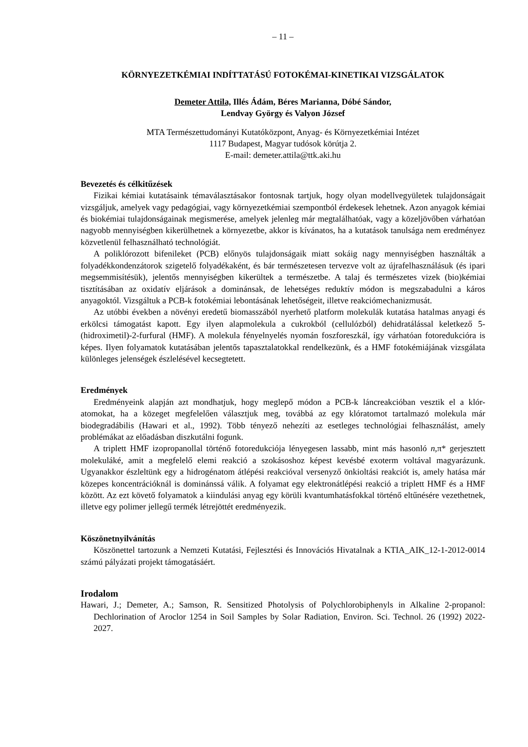– 11 –
KÖRNYEZETKÉMIAI INDÍTTATÁSÚ FOTOKÉMAI-KINETIKAI VIZSGÁLATOK
Demeter Attila, Illés Ádám, Béres Marianna, Dóbé Sándor,
Lendvay György és Valyon József
MTA Természettudományi Kutatóközpont, Anyag- és Környezetkémiai Intézet
1117 Budapest, Magyar tudósok körútja 2.
E-mail: demeter.attila@ttk.aki.hu
Bevezetés és célkitűzések
Fizikai kémiai kutatásaink témaválasztásakor fontosnak tartjuk, hogy olyan modellvegyületek tulajdonságait vizsgáljuk, amelyek vagy pedagógiai, vagy környezetkémiai szempontból érdekesek lehetnek. Azon anyagok kémiai és biokémiai tulajdonságainak megismerése, amelyek jelenleg már megtalálhatóak, vagy a közeljövőben várhatóan nagyobb mennyiségben kikerülhetnek a környezetbe, akkor is kívánatos, ha a kutatások tanulsága nem eredményez közvetlenül felhasználható technológiát.
A poliklórozott bifenileket (PCB) előnyös tulajdonságaik miatt sokáig nagy mennyiségben használták a folyadékkondenzátorok szigetelő folyadékaként, és bár természetesen tervezve volt az újrafelhasználásuk (és ipari megsemmisítésük), jelentős mennyiségben kikerültek a természetbe. A talaj és természetes vizek (bio)kémiai tisztításában az oxidatív eljárások a dominánsak, de lehetséges reduktív módon is megszabadulni a káros anyagoktól. Vizsgáltuk a PCB-k fotokémiai lebontásának lehetőségeit, illetve reakciómechanizmusát.
Az utóbbi években a növényi eredetű biomasszából nyerhető platform molekulák kutatása hatalmas anyagi és erkölcsi támogatást kapott. Egy ilyen alapmolekula a cukrokból (cellulózból) dehidratálással keletkező 5-(hidroximetil)-2-furfural (HMF). A molekula fényelnyelés nyomán foszforeszkál, így várhatóan fotoredukcióra is képes. Ilyen folyamatok kutatásában jelentős tapasztalatokkal rendelkezünk, és a HMF fotokémiájának vizsgálata különleges jelenségek észlelésével kecsegtetett.
Eredmények
Eredményeink alapján azt mondhatjuk, hogy meglepő módon a PCB-k láncreakcióban vesztik el a klór-atomokat, ha a közeget megfelelően választjuk meg, továbbá az egy klóratomot tartalmazó molekula már biodegradábilis (Hawari et al., 1992). Több tényező nehezíti az esetleges technológiai felhasználást, amely problémákat az előadásban diszkutálni fogunk.
A triplett HMF izopropanollal történő fotoredukciója lényegesen lassabb, mint más hasonló n,π* gerjesztett molekuláké, amit a megfelelő elemi reakció a szokásoshoz képest kevésbé exoterm voltával magyarázunk. Ugyanakkor észleltünk egy a hidrogénatom átlépési reakcióval versenyző önkioltási reakciót is, amely hatása már közepes koncentrációknál is dominánssá válik. A folyamat egy elektronátlépési reakció a triplett HMF és a HMF között. Az ezt követő folyamatok a kiindulási anyag egy körüli kvantumhatásfokkal történő eltűnésére vezethetnek, illetve egy polimer jellegű termék létrejöttét eredményezik.
Köszönetnyilvánítás
Köszönettel tartozunk a Nemzeti Kutatási, Fejlesztési és Innovációs Hivatalnak a KTIA_AIK_12-1-2012-0014 számú pályázati projekt támogatásáért.
Irodalom
Hawari, J.; Demeter, A.; Samson, R. Sensitized Photolysis of Polychlorobiphenyls in Alkaline 2-propanol: Dechlorination of Aroclor 1254 in Soil Samples by Solar Radiation, Environ. Sci. Technol. 26 (1992) 2022-2027.